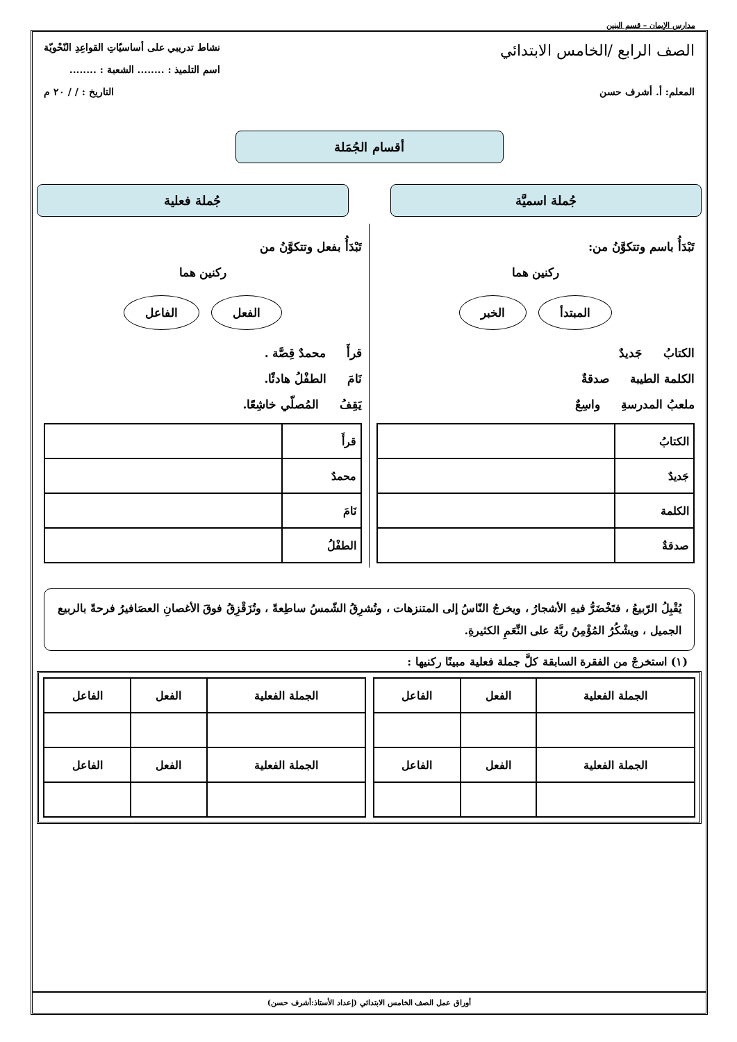مدارس الإيمان – قسم البنين
الصف الرابع /الخامس الابتدائي
نشاط تدريبي على أساسيّاتِ القواعِدِ النّحْويّة
اسم التلميذ : ........ الشعبة : ........
المعلم: أ. أشرف حسن التاريخ : / / ٢٠ م
أقسام الجُمَلة
جُملة اسميَّة جُملة فعلية
تَبْدَأُ باسم وتتكوَّنُ من:
ركنين هما
المبتدأ الخبر
الكتابُ جَديدٌ
الكلمة الطيبة صدقةٌ
ملعبُ المدرسةِ واسِعٌ
| الكتابُ | |
| جَديدٌ | |
| الكلمة | |
| صدقةٌ | |
تَبْدَأُ بفعل وتتكوَّنُ من
ركنين هما
الفعل الفاعل
قرأَ محمدٌ قِصَّة .
نَامَ الطفْلُ هادئًا.
يَقِفُ المُصلّي خاشِعًا.
| قرأَ | |
| محمدٌ | |
| نَامَ | |
| الطفْلُ | |
يُقْبِلُ الرّبيعُ ، فتَخْضَرُّ فيهِ الأشجارُ ، ويخرجُ النّاسُ إلى المتنزهات ، وتُشرِقُ الشّمسُ ساطِعةً ، وتُزَقْزِقُ فوقَ الأغصانِ العصَافيرُ فرحةً بالربيع الجميل ، ويشْكُرُ المُؤْمِنُ ربَّهُ على النِّعَمِ الكثيرةِ.
(١) استخرجْ من الفقرة السابقة كلَّ جملة فعلية مبينًا ركنيها :
| الجملة الفعلية | الفعل | الفاعل |
| --- | --- | --- |
| الجملة الفعلية | الفعل | الفاعل |
| الجملة الفعلية | الفعل | الفاعل |
| --- | --- | --- |
| الجملة الفعلية | الفعل | الفاعل |
أوراق عمل الصف الخامس الابتدائي (إعداد الأستاذ:أشرف حسن)